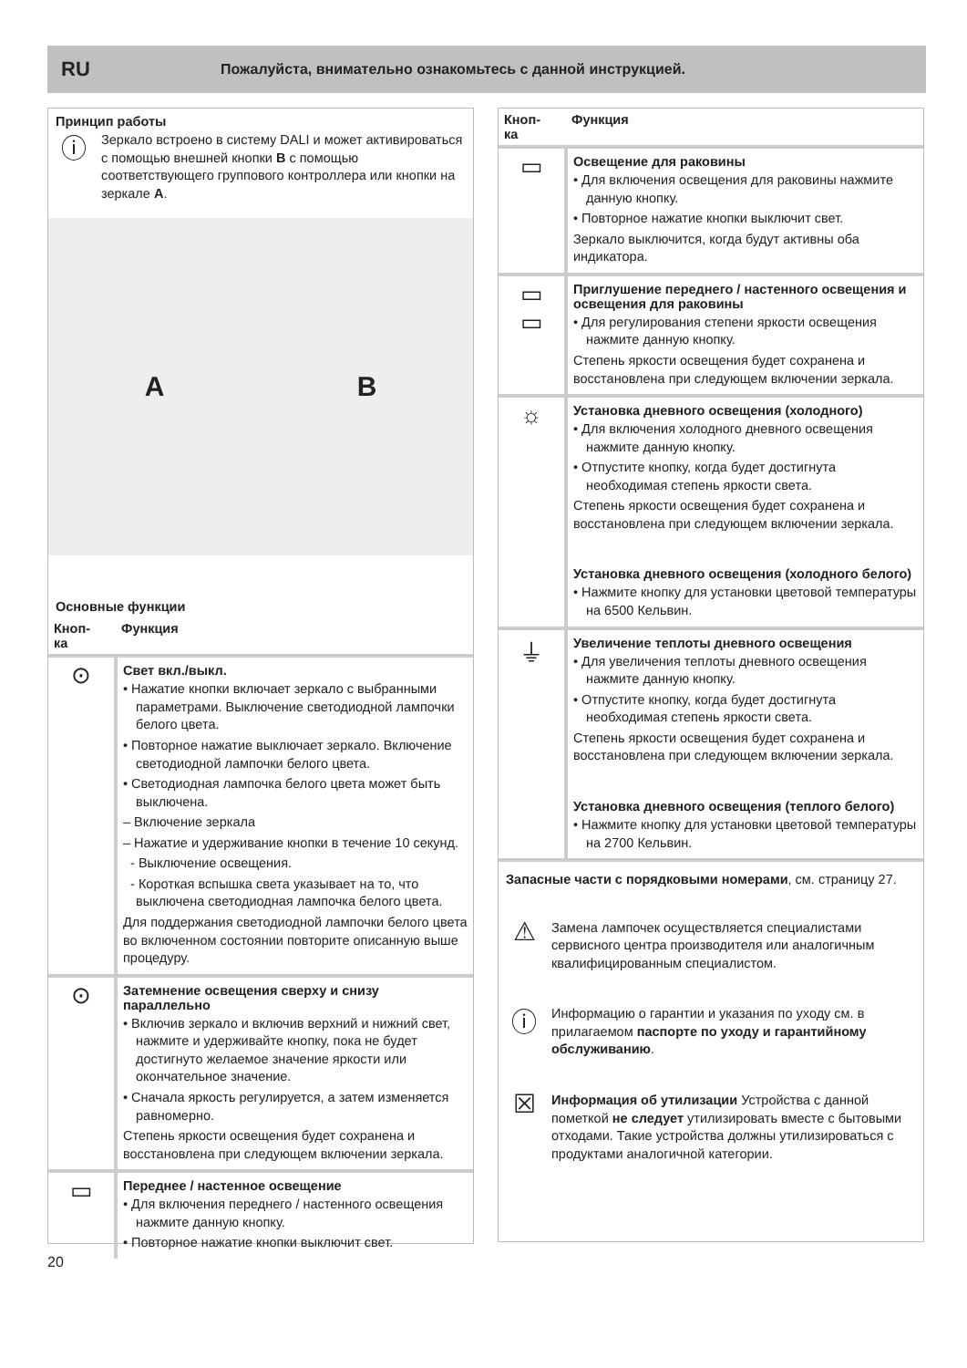RU Пожалуйста, внимательно ознакомьтесь с данной инструкцией.
Принцип работы
ⓘ
Зеркало встроено в систему DALI и может активироваться с помощью внешней кнопки B с помощью соответствующего группового контроллера или кнопки на зеркале A.
A B
Основные функции
| Кноп- ка | Функция |
| --- | --- |
| ⊙ | Свет вкл./выкл. • Нажатие кнопки включает зеркало с выбранными параметрами. Выключение светодиодной лампочки белого цвета. • Повторное нажатие выключает зеркало. Включение светодиодной лампочки белого цвета. • Светодиодная лампочка белого цвета может быть выключена. – Включение зеркала – Нажатие и удерживание кнопки в течение 10 секунд. - Выключение освещения. - Короткая вспышка света указывает на то, что выключена светодиодная лампочка белого цвета. Для поддержания светодиодной лампочки белого цвета во включенном состоянии повторите описанную выше процедуру. |
| ⊙ | Затемнение освещения сверху и снизу параллельно • Включив зеркало и включив верхний и нижний свет, нажмите и удерживайте кнопку, пока не будет достигнуто желаемое значение яркости или окончательное значение. • Сначала яркость регулируется, а затем изменяется равномерно. Степень яркости освещения будет сохранена и восстановлена при следующем включении зеркала. |
| ▭ | Переднее / настенное освещение • Для включения переднего / настенного освещения нажмите данную кнопку. • Повторное нажатие кнопки выключит свет. |
| Кноп- ка | Функция |
| --- | --- |
| ▭ | Освещение для раковины • Для включения освещения для раковины нажмите данную кнопку. • Повторное нажатие кнопки выключит свет. Зеркало выключится, когда будут активны оба индикатора. |
| ▭ ▭ | Приглушение переднего / настенного освещения и освещения для раковины • Для регулирования степени яркости освещения нажмите данную кнопку. Степень яркости освещения будет сохранена и восстановлена при следующем включении зеркала. |
| ☼ | Установка дневного освещения (холодного) • Для включения холодного дневного освещения нажмите данную кнопку. • Отпустите кнопку, когда будет достигнута необходимая степень яркости света. Степень яркости освещения будет сохранена и восстановлена при следующем включении зеркала. Установка дневного освещения (холодного белого) • Нажмите кнопку для установки цветовой температуры на 6500 Кельвин. |
| ⏚ | Увеличение теплоты дневного освещения • Для увеличения теплоты дневного освещения нажмите данную кнопку. • Отпустите кнопку, когда будет достигнута необходимая степень яркости света. Степень яркости освещения будет сохранена и восстановлена при следующем включении зеркала. Установка дневного освещения (теплого белого) • Нажмите кнопку для установки цветовой температуры на 2700 Кельвин. |
Запасные части с порядковыми номерами, см. страницу 27.
⚠
Замена лампочек осуществляется специалистами сервисного центра производителя или аналогичным квалифицированным специалистом.
ⓘ
Информацию о гарантии и указания по уходу см. в прилагаемом паспорте по уходу и гарантийному обслуживанию.
☒
Информация об утилизации Устройства с данной пометкой не следует утилизировать вместе с бытовыми отходами. Такие устройства должны утилизироваться с продуктами аналогичной категории.
20